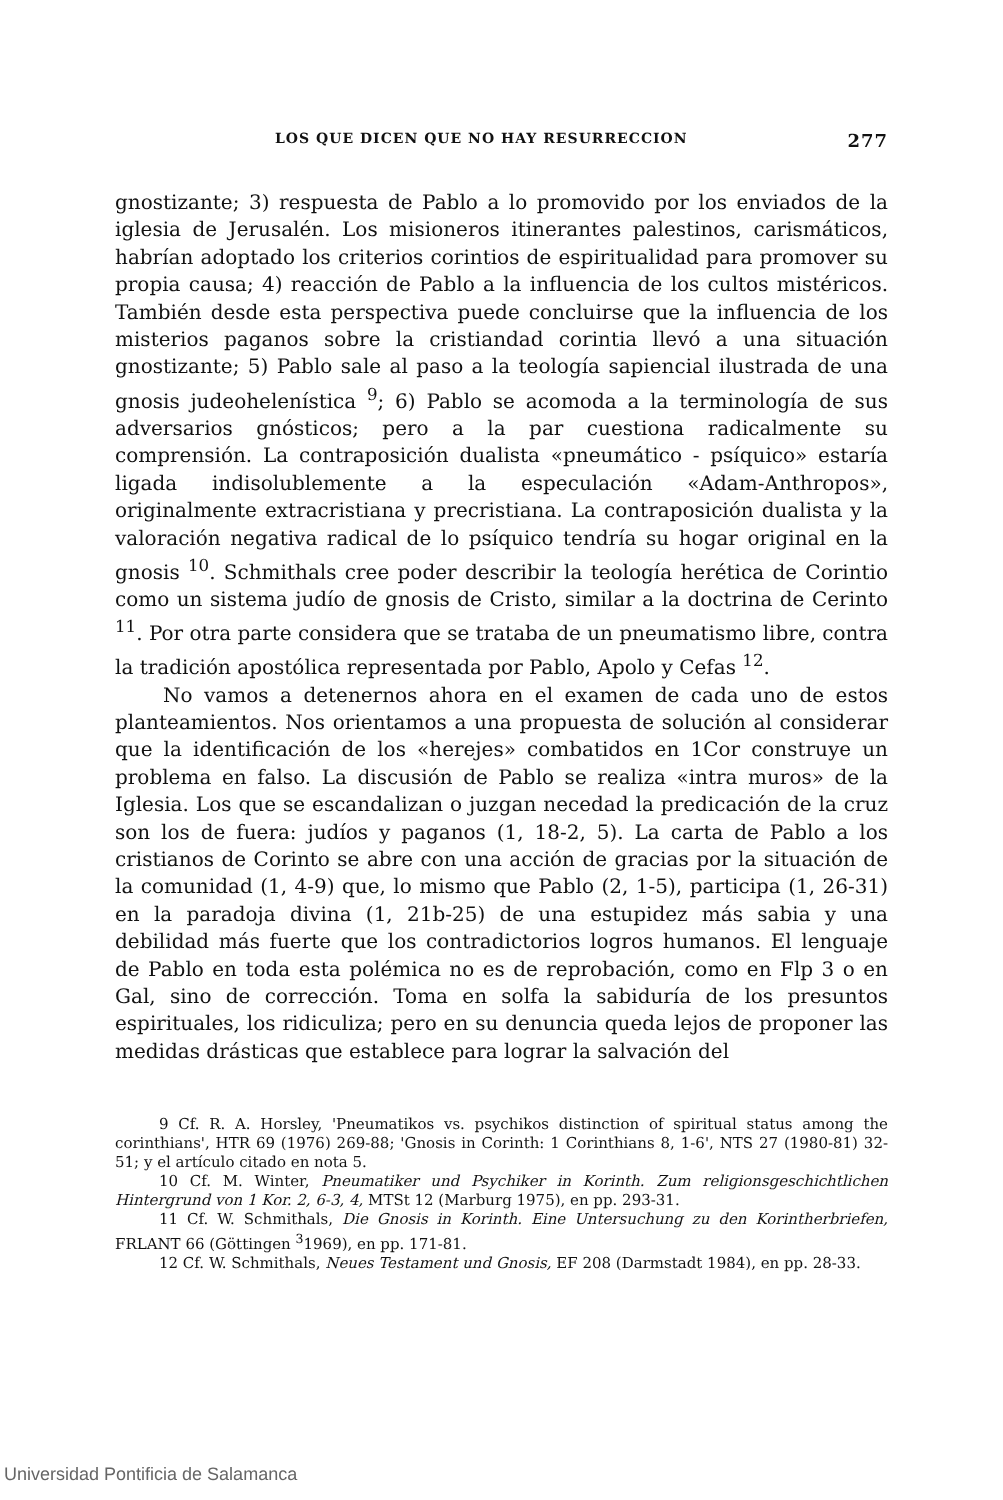LOS QUE DICEN QUE NO HAY RESURRECCION 277
gnostizante; 3) respuesta de Pablo a lo promovido por los enviados de la iglesia de Jerusalén. Los misioneros itinerantes palestinos, carismáticos, habrían adoptado los criterios corintios de espiritualidad para promover su propia causa; 4) reacción de Pablo a la influencia de los cultos mistéricos. También desde esta perspectiva puede concluirse que la influencia de los misterios paganos sobre la cristiandad corintia llevó a una situación gnostizante; 5) Pablo sale al paso a la teología sapiencial ilustrada de una gnosis judeohelenística <sup>9</sup>; 6) Pablo se acomoda a la terminología de sus adversarios gnósticos; pero a la par cuestiona radicalmente su comprensión. La contraposición dualista «pneumático - psíquico» estaría ligada indisolublemente a la especulación «Adam-Anthropos», originalmente extracristiana y precristiana. La contraposición dualista y la valoración negativa radical de lo psíquico tendría su hogar original en la gnosis <sup>10</sup>. Schmithals cree poder describir la teología herética de Corintio como un sistema judío de gnosis de Cristo, similar a la doctrina de Cerinto <sup>11</sup>. Por otra parte considera que se trataba de un pneumatismo libre, contra la tradición apostólica representada por Pablo, Apolo y Cefas <sup>12</sup>.
No vamos a detenernos ahora en el examen de cada uno de estos planteamientos. Nos orientamos a una propuesta de solución al considerar que la identificación de los «herejes» combatidos en 1Cor construye un problema en falso. La discusión de Pablo se realiza «intra muros» de la Iglesia. Los que se escandalizan o juzgan necedad la predicación de la cruz son los de fuera: judíos y paganos (1, 18-2, 5). La carta de Pablo a los cristianos de Corinto se abre con una acción de gracias por la situación de la comunidad (1, 4-9) que, lo mismo que Pablo (2, 1-5), participa (1, 26-31) en la paradoja divina (1, 21b-25) de una estupidez más sabia y una debilidad más fuerte que los contradictorios logros humanos. El lenguaje de Pablo en toda esta polémica no es de reprobación, como en Flp 3 o en Gal, sino de corrección. Toma en solfa la sabiduría de los presuntos espirituales, los ridiculiza; pero en su denuncia queda lejos de proponer las medidas drásticas que establece para lograr la salvación del
9 Cf. R. A. Horsley, 'Pneumatikos vs. psychikos distinction of spiritual status among the corinthians', HTR 69 (1976) 269-88; 'Gnosis in Corinth: 1 Corinthians 8, 1-6', NTS 27 (1980-81) 32-51; y el artículo citado en nota 5.
10 Cf. M. Winter, Pneumatiker und Psychiker in Korinth. Zum religionsgeschichtlichen Hintergrund von 1 Kor. 2, 6-3, 4, MTSt 12 (Marburg 1975), en pp. 293-31.
11 Cf. W. Schmithals, Die Gnosis in Korinth. Eine Untersuchung zu den Korintherbriefen, FRLANT 66 (Göttingen <sup>3</sup>1969), en pp. 171-81.
12 Cf. W. Schmithals, Neues Testament und Gnosis, EF 208 (Darmstadt 1984), en pp. 28-33.
Universidad Pontificia de Salamanca